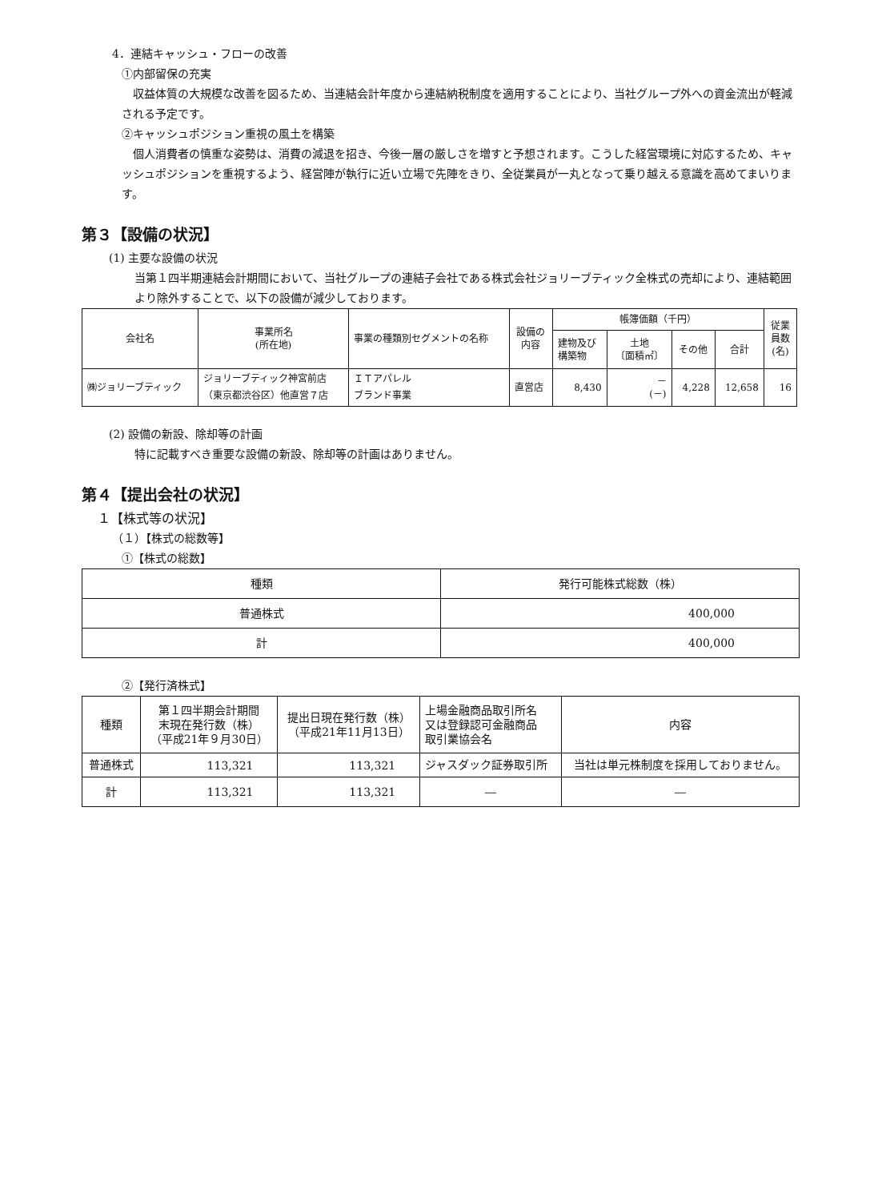4．連結キャッシュ・フローの改善
①内部留保の充実
収益体質の大規模な改善を図るため、当連結会計年度から連結納税制度を適用することにより、当社グループ外への資金流出が軽減される予定です。
②キャッシュポジション重視の風土を構築
個人消費者の慎重な姿勢は、消費の減退を招き、今後一層の厳しさを増すと予想されます。こうした経営環境に対応するため、キャッシュポジションを重視するよう、経営陣が執行に近い立場で先陣をきり、全従業員が一丸となって乗り越える意識を高めてまいります。
第３【設備の状況】
(1) 主要な設備の状況
当第１四半期連結会計期間において、当社グループの連結子会社である株式会社ジョリーブティック全株式の売却により、連結範囲より除外することで、以下の設備が減少しております。
| 会社名 | 事業所名 (所在地) | 事業の種類別セグメントの名称 | 設備の 内容 | 帳簿価額（千円） | | | | 従業 員数 (名) |
| --- | --- | --- | --- | --- | --- | --- | --- | --- |
| | | | | 建物及び 構築物 | 土地 〔面積㎡〕 | その他 | 合計 | |
| ㈱ジョリーブティック | ジョリーブティック神宮前店 （東京都渋谷区）他直営７店 | ＩＴアパレル ブランド事業 | 直営店 | 8,430 | － (－) | 4,228 | 12,658 | 16 |
(2) 設備の新設、除却等の計画
特に記載すべき重要な設備の新設、除却等の計画はありません。
第４【提出会社の状況】
１【株式等の状況】
（１）【株式の総数等】
①【株式の総数】
| 種類 | 発行可能株式総数（株） |
| 普通株式 | 400,000 |
| 計 | 400,000 |
②【発行済株式】
| 種類 | 第１四半期会計期間 末現在発行数（株） （平成21年９月30日） | 提出日現在発行数（株） （平成21年11月13日） | 上場金融商品取引所名 又は登録認可金融商品 取引業協会名 | 内容 |
| 普通株式 | 113,321 | 113,321 | ジャスダック証券取引所 | 当社は単元株制度を採用しておりません。 |
| 計 | 113,321 | 113,321 | ― | ― |